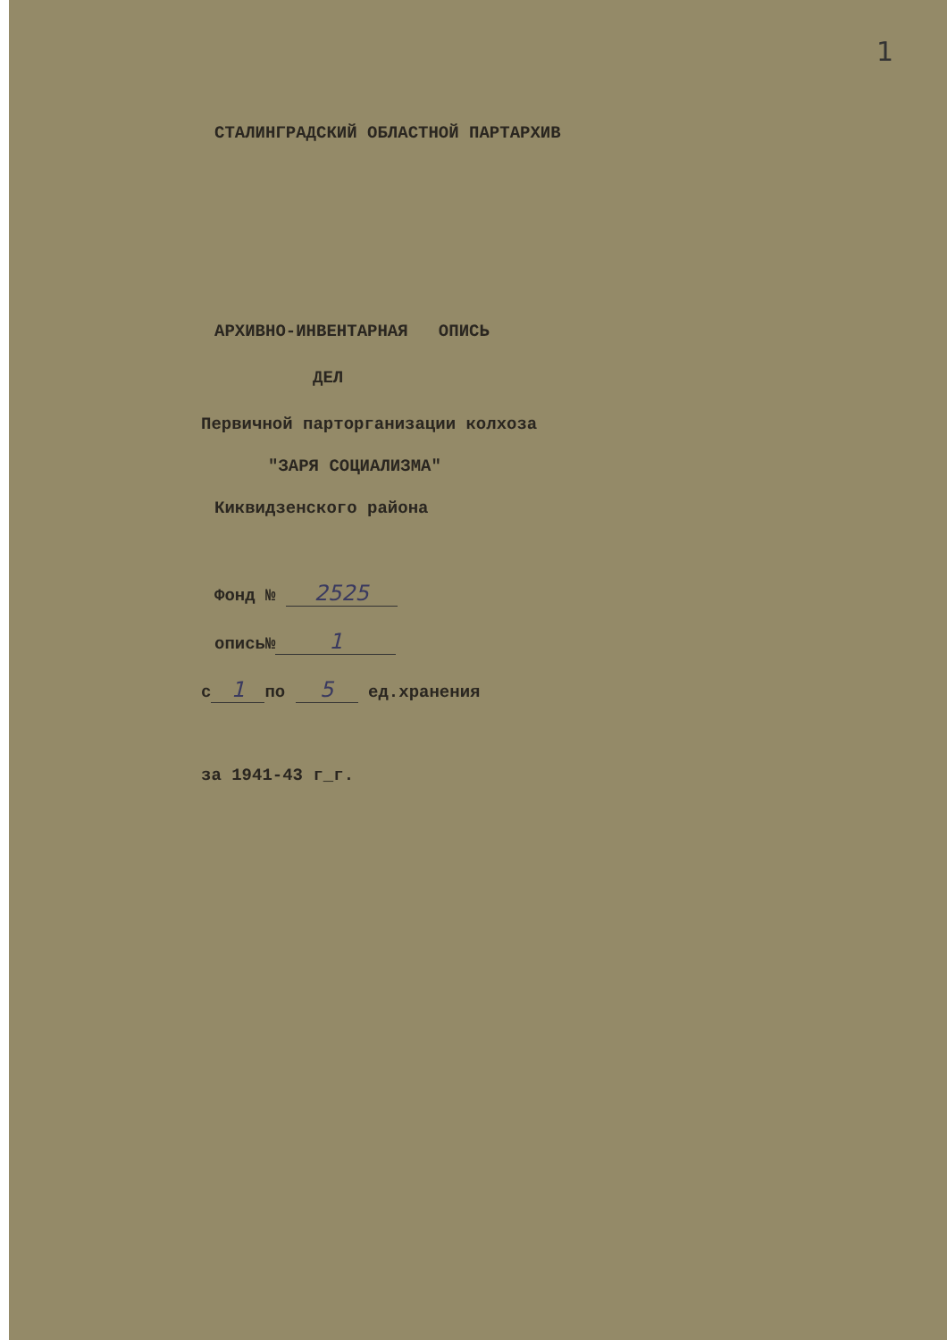1
СТАЛИНГРАДСКИЙ ОБЛАСТНОЙ ПАРТАРХИВ
АРХИВНО-ИНВЕНТАРНАЯ ОПИСЬ
ДЕЛ
Первичной парторганизации колхоза
"ЗАРЯ СОЦИАЛИЗМА"
Киквидзенского района
Фонд № 2525
опись№ 1
с 1 по 5 ед.хранения
за 1941-43 г_г.